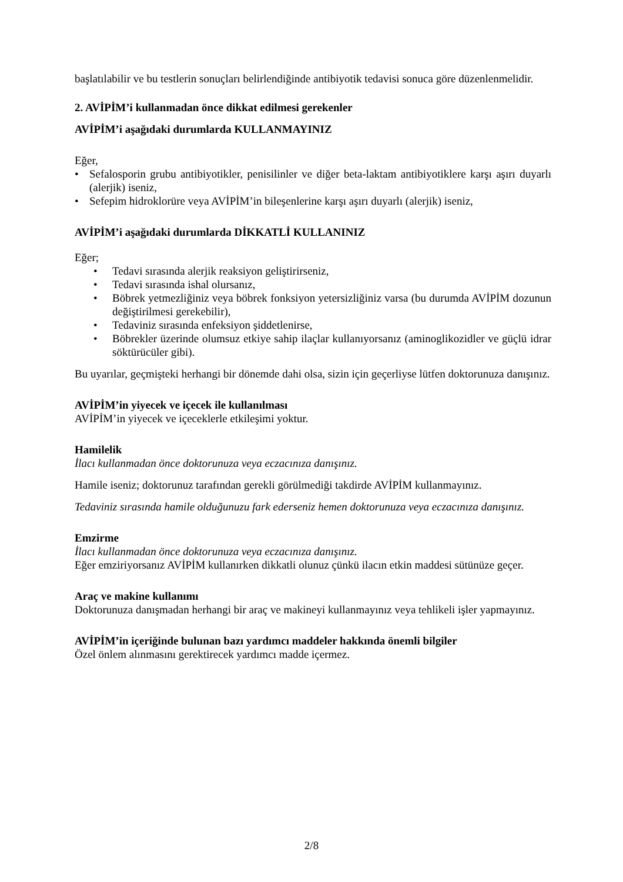başlatılabilir ve bu testlerin sonuçları belirlendiğinde antibiyotik tedavisi sonuca göre düzenlenmelidir.
2. AVİPİM’i kullanmadan önce dikkat edilmesi gerekenler
AVİPİM’i aşağıdaki durumlarda KULLANMAYINIZ
Eğer,
• Sefalosporin grubu antibiyotikler, penisilinler ve diğer beta-laktam antibiyotiklere karşı aşırı duyarlı (alerjik) iseniz,
• Sefepim hidroklorüre veya AVİPİM’in bileşenlerine karşı aşırı duyarlı (alerjik) iseniz,
AVİPİM’i aşağıdaki durumlarda DİKKATLİ KULLANINIZ
Eğer;
• Tedavi sırasında alerjik reaksiyon geliştirirseniz,
• Tedavi sırasında ishal olursanız,
• Böbrek yetmezliğiniz veya böbrek fonksiyon yetersizliğiniz varsa (bu durumda AVİPİM dozunun değiştirilmesi gerekebilir),
• Tedaviniz sırasında enfeksiyon şiddetlenirse,
• Böbrekler üzerinde olumsuz etkiye sahip ilaçlar kullanıyorsanız (aminoglikozidler ve güçlü idrar söktürücüler gibi).
Bu uyarılar, geçmişteki herhangi bir dönemde dahi olsa, sizin için geçerliyse lütfen doktorunuza danışınız.
AVİPİM’in yiyecek ve içecek ile kullanılması
AVİPİM’in yiyecek ve içeceklerle etkileşimi yoktur.
Hamilelik
İlacı kullanmadan önce doktorunuza veya eczacınıza danışınız.
Hamile iseniz; doktorunuz tarafından gerekli görülmediği takdirde AVİPİM kullanmayınız.
Tedaviniz sırasında hamile olduğunuzu fark ederseniz hemen doktorunuza veya eczacınıza danışınız.
Emzirme
İlacı kullanmadan önce doktorunuza veya eczacınıza danışınız.
Eğer emziriyorsanız AVİPİM kullanırken dikkatli olunuz çünkü ilacın etkin maddesi sütünüze geçer.
Araç ve makine kullanımı
Doktorunuza danışmadan herhangi bir araç ve makineyi kullanmayınız veya tehlikeli işler yapmayınız.
AVİPİM’in içeriğinde bulunan bazı yardımcı maddeler hakkında önemli bilgiler
Özel önlem alınmasını gerektirecek yardımcı madde içermez.
2/8